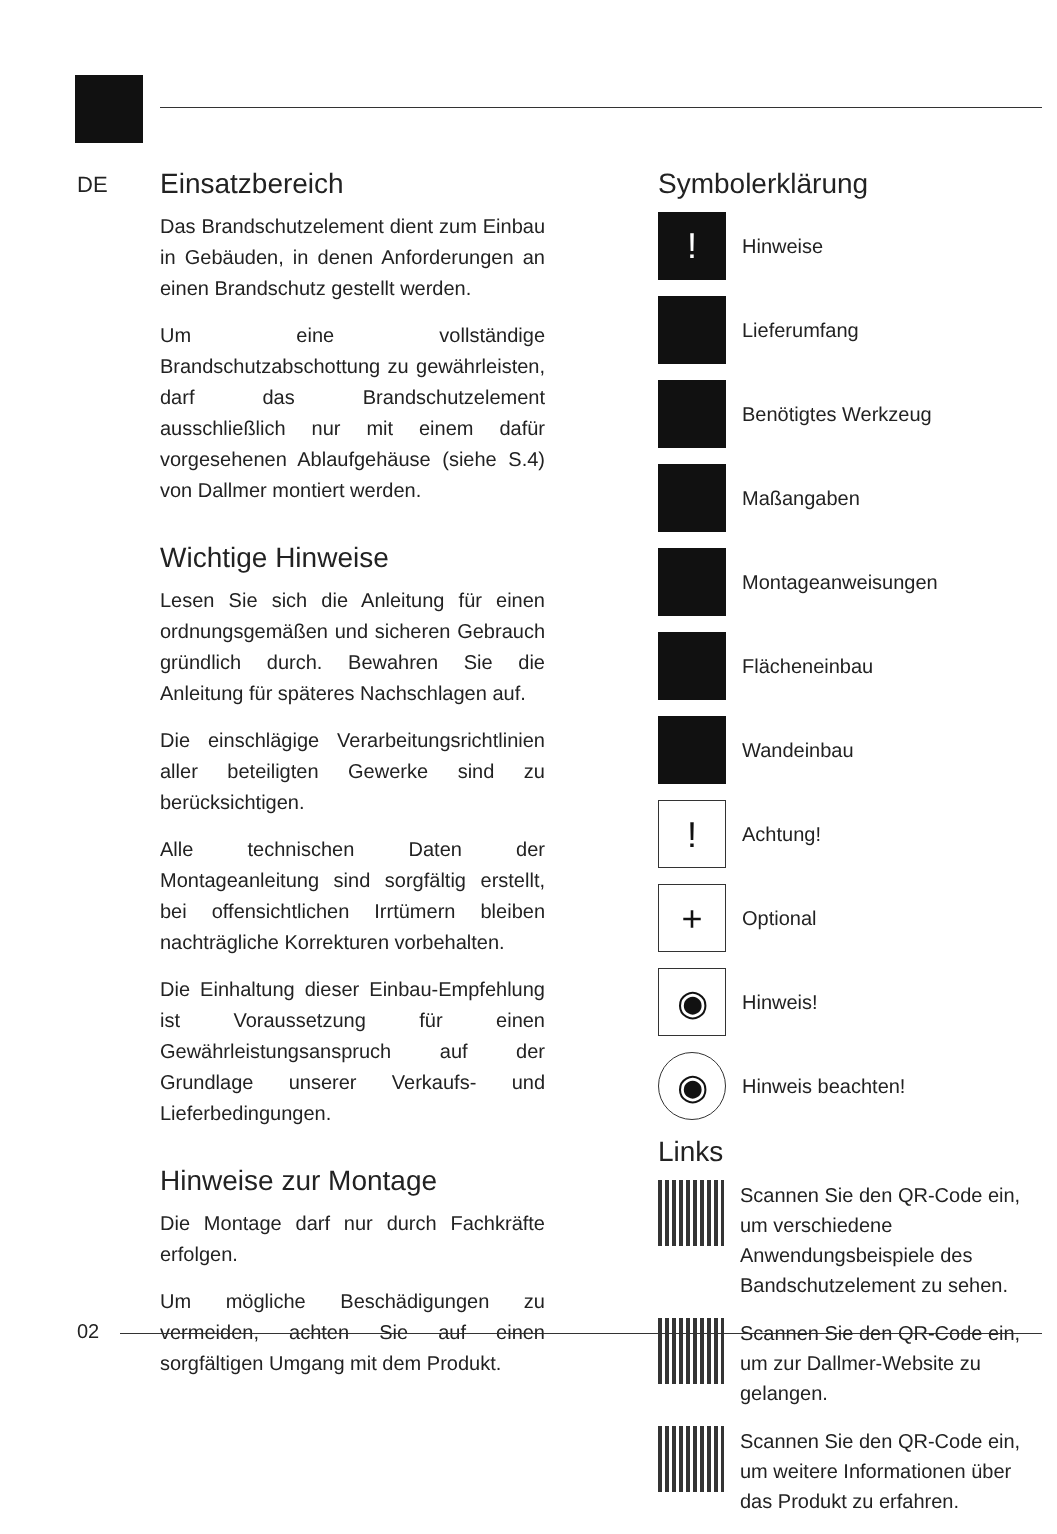DE
Einsatzbereich
Das Brandschutzelement dient zum Einbau in Gebäuden, in denen Anforderungen an einen Brandschutz gestellt werden.
Um eine vollständige Brandschutzabschottung zu gewährleisten, darf das Brandschutzelement ausschließlich nur mit einem dafür vorgesehenen Ablaufgehäuse (siehe S.4) von Dallmer montiert werden.
Wichtige Hinweise
Lesen Sie sich die Anleitung für einen ordnungsgemäßen und sicheren Gebrauch gründlich durch. Bewahren Sie die Anleitung für späteres Nachschlagen auf.
Die einschlägige Verarbeitungsrichtlinien aller beteiligten Gewerke sind zu berücksichtigen.
Alle technischen Daten der Montageanleitung sind sorgfältig erstellt, bei offensichtlichen Irrtümern bleiben nachträgliche Korrekturen vorbehalten.
Die Einhaltung dieser Einbau-Empfehlung ist Voraussetzung für einen Gewährleistungsanspruch auf der Grundlage unserer Verkaufs- und Lieferbedingungen.
Hinweise zur Montage
Die Montage darf nur durch Fachkräfte erfolgen.
Um mögliche Beschädigungen zu vermeiden, achten Sie auf einen sorgfältigen Umgang mit dem Produkt.
Symbolerklärung
!
Hinweise
Lieferumfang
Benötigtes Werkzeug
Maßangaben
Montageanweisungen
Flächeneinbau
Wandeinbau
!
Achtung!
+
Optional
◉
Hinweis!
◉
Hinweis beachten!
Links
Scannen Sie den QR-Code ein, um verschiedene Anwendungsbeispiele des Bandschutzelement zu sehen.
Scannen Sie den QR-Code ein, um zur Dallmer-Website zu gelangen.
Scannen Sie den QR-Code ein, um weitere Informationen über das Produkt zu erfahren.
02